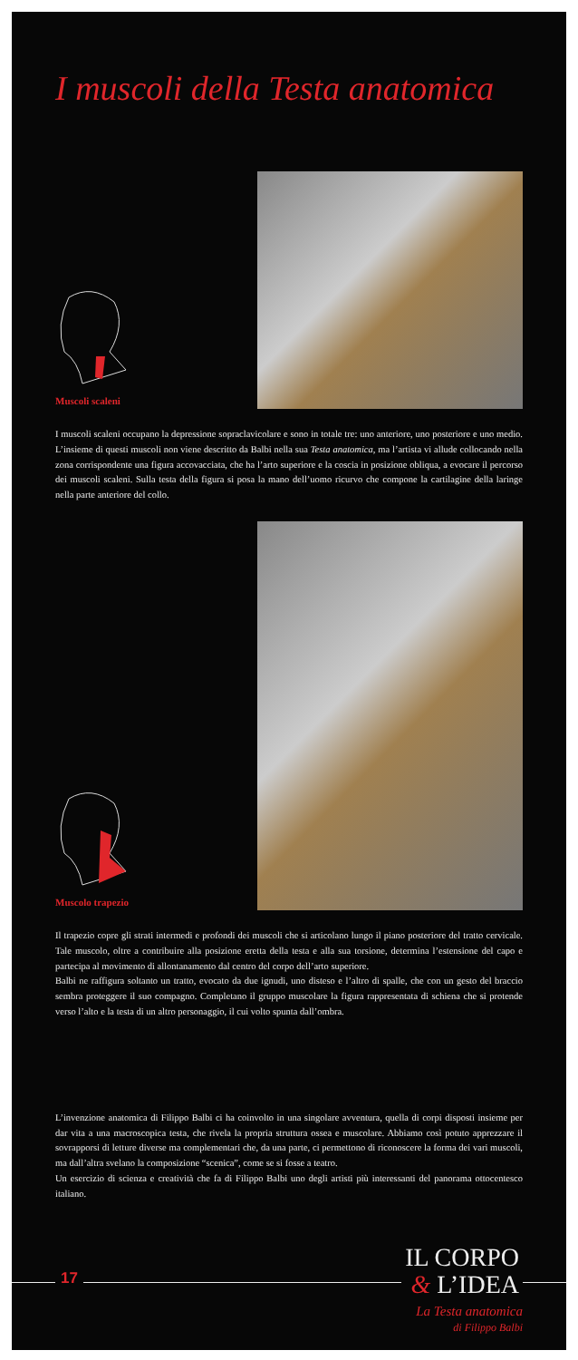I muscoli della Testa anatomica
Muscoli scaleni
I muscoli scaleni occupano la depressione sopraclavicolare e sono in totale tre: uno anteriore, uno posteriore e uno medio. L’insieme di questi muscoli non viene descritto da Balbi nella sua Testa anatomica, ma l’artista vi allude col­locando nella zona corrispondente una figura accovacciata, che ha l’arto superiore e la coscia in posizione obliqua, a evocare il percorso dei muscoli scaleni. Sulla testa della figura si posa la mano dell’uomo ricurvo che compone la cartilagine della laringe nella parte anteriore del collo.
Muscolo trapezio
Il trapezio copre gli strati intermedi e profondi dei muscoli che si articolano lungo il piano posteriore del tratto cer­vicale. Tale muscolo, oltre a contribuire alla posizione eretta della testa e alla sua torsione, determina l’estensione del capo e partecipa al movimento di allontanamento dal centro del corpo dell’arto superiore.
Balbi ne raffigura soltanto un tratto, evocato da due ignudi, uno disteso e l’altro di spalle, che con un gesto del braccio sembra proteggere il suo compagno. Completano il gruppo muscolare la figura rappresentata di schiena che si protende verso l’alto e la testa di un altro personaggio, il cui volto spunta dall’ombra.
L’invenzione anatomica di Filippo Balbi ci ha coinvolto in una singolare avventura, quella di corpi disposti insie­me per dar vita a una macroscopica testa, che rivela la propria struttura ossea e muscolare. Abbiamo così potuto apprezzare il sovrapporsi di letture diverse ma complementari che, da una parte, ci permettono di riconoscere la forma dei vari muscoli, ma dall’altra svelano la composizione “scenica”, come se si fosse a teatro.
Un esercizio di scienza e creatività che fa di Filippo Balbi uno degli artisti più interessanti del panorama ottocen­tesco italiano.
17
IL CORPO
& L’IDEA
La Testa anatomica
di Filippo Balbi